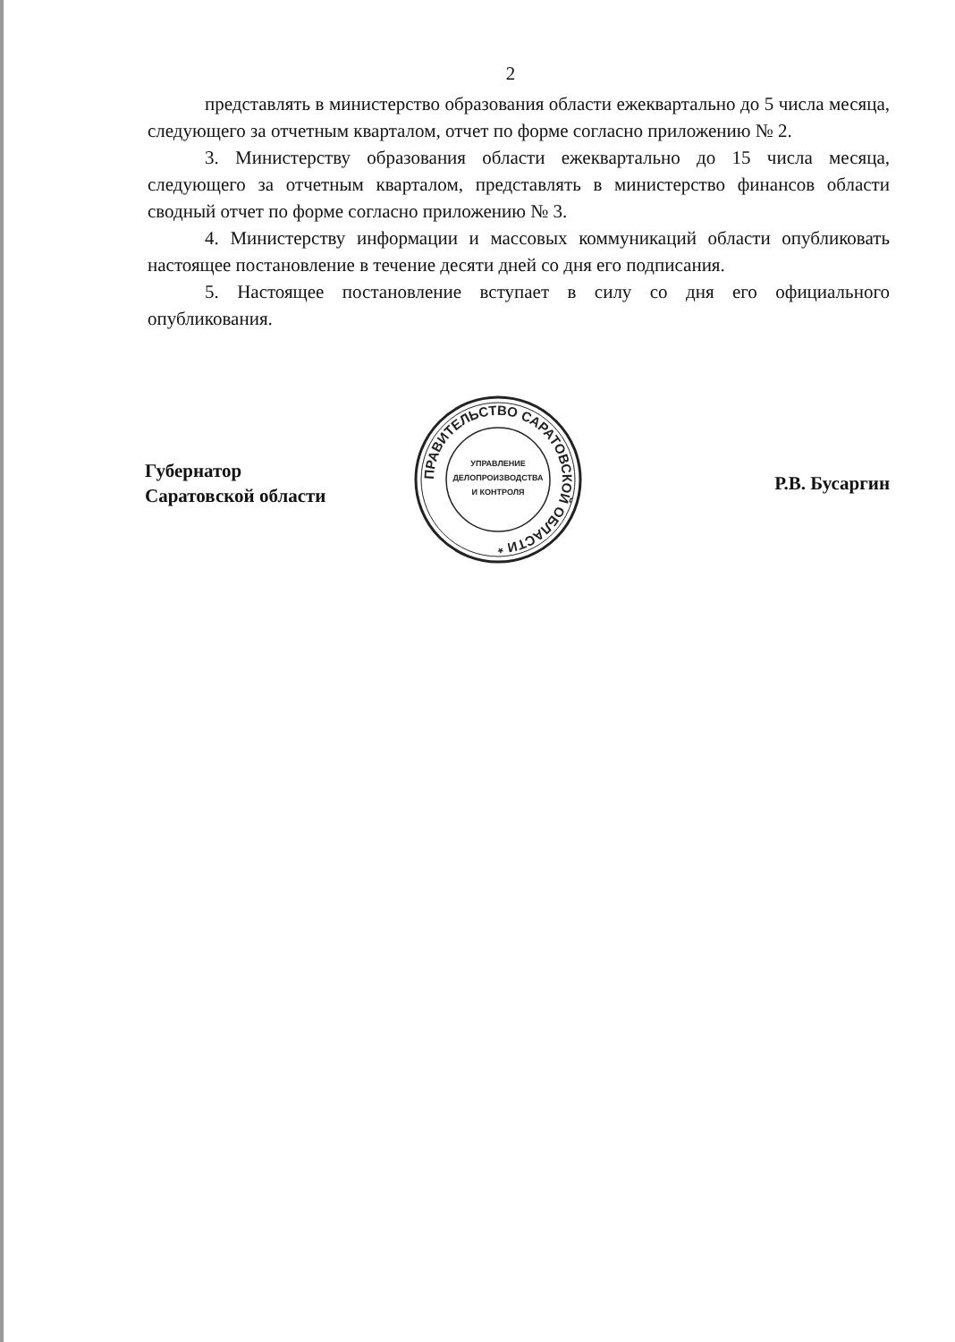2
представлять в министерство образования области ежеквартально до 5 числа месяца, следующего за отчетным кварталом, отчет по форме согласно приложению № 2.
3. Министерству образования области ежеквартально до 15 числа месяца, следующего за отчетным кварталом, представлять в министерство финансов области сводный отчет по форме согласно приложению № 3.
4. Министерству информации и массовых коммуникаций области опубликовать настоящее постановление в течение десяти дней со дня его подписания.
5. Настоящее постановление вступает в силу со дня его официального опубликования.
Губернатор
Саратовской области
ПРАВИТЕЛЬСТВО САРАТОВСКОЙ ОБЛАСТИ *
УПРАВЛЕНИЕ
ДЕЛОПРОИЗВОДСТВА
И КОНТРОЛЯ
Р.В. Бусаргин